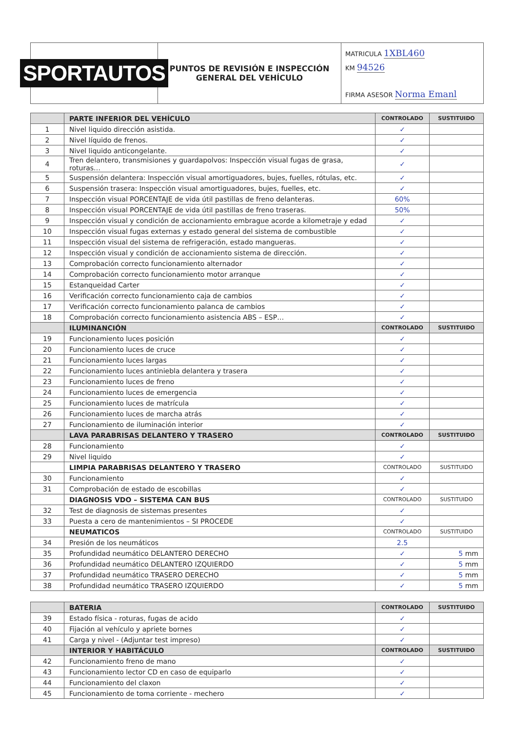SPORTAUTOS
PUNTOS DE REVISIÓN E INSPECCIÓN
GENERAL DEL VEHÍCULO
MATRICULA 1XBL460
KM 94526
FIRMA ASESOR Norma Emanl
| | PARTE INFERIOR DEL VEHÍCULO | CONTROLADO | SUSTITUIDO |
| --- | --- | --- | --- |
| 1 | Nivel liquido dirección asistida. | ✓ | |
| 2 | Nivel líquido de frenos. | ✓ | |
| 3 | Nivel liquido anticongelante. | ✓ | |
| 4 | Tren delantero, transmisiones y guardapolvos: Inspección visual fugas de grasa, roturas… | ✓ | |
| 5 | Suspensión delantera: Inspección visual amortiguadores, bujes, fuelles, rótulas, etc. | ✓ | |
| 6 | Suspensión trasera: Inspección visual amortiguadores, bujes, fuelles, etc. | ✓ | |
| 7 | Inspección visual PORCENTAJE de vida útil pastillas de freno delanteras. | 60% | |
| 8 | Inspección visual PORCENTAJE de vida útil pastillas de freno traseras. | 50% | |
| 9 | Inspección visual y condición de accionamiento embrague acorde a kilometraje y edad | ✓ | |
| 10 | Inspección visual fugas externas y estado general del sistema de combustible | ✓ | |
| 11 | Inspección visual del sistema de refrigeración, estado mangueras. | ✓ | |
| 12 | Inspección visual y condición de accionamiento sistema de dirección. | ✓ | |
| 13 | Comprobación correcto funcionamiento alternador | ✓ | |
| 14 | Comprobación correcto funcionamiento motor arranque | ✓ | |
| 15 | Estanqueidad Carter | ✓ | |
| 16 | Verificación correcto funcionamiento caja de cambios | ✓ | |
| 17 | Verificación correcto funcionamiento palanca de cambios | ✓ | |
| 18 | Comprobación correcto funcionamiento asistencia ABS – ESP… | ✓ | |
| | ILUMINANCIÓN | CONTROLADO | SUSTITUIDO |
| 19 | Funcionamiento luces posición | ✓ | |
| 20 | Funcionamiento luces de cruce | ✓ | |
| 21 | Funcionamiento luces largas | ✓ | |
| 22 | Funcionamiento luces antiniebla delantera y trasera | ✓ | |
| 23 | Funcionamiento luces de freno | ✓ | |
| 24 | Funcionamiento luces de emergencia | ✓ | |
| 25 | Funcionamiento luces de matrícula | ✓ | |
| 26 | Funcionamiento luces de marcha atrás | ✓ | |
| 27 | Funcionamiento de iluminación interior | ✓ | |
| | LAVA PARABRISAS DELANTERO Y TRASERO | CONTROLADO | SUSTITUIDO |
| 28 | Funcionamiento | ✓ | |
| 29 | Nivel liquido | ✓ | |
| | LIMPIA PARABRISAS DELANTERO Y TRASERO | CONTROLADO | SUSTITUIDO |
| 30 | Funcionamiento | ✓ | |
| 31 | Comprobación de estado de escobillas | ✓ | |
| | DIAGNOSIS VDO – SISTEMA CAN BUS | CONTROLADO | SUSTITUIDO |
| 32 | Test de diagnosis de sistemas presentes | ✓ | |
| 33 | Puesta a cero de mantenimientos – SI PROCEDE | ✓ | |
| | NEUMATICOS | CONTROLADO | SUSTITUIDO |
| 34 | Presión de los neumáticos | 2.5 | |
| 35 | Profundidad neumático DELANTERO DERECHO | ✓ | 5 mm |
| 36 | Profundidad neumático DELANTERO IZQUIERDO | ✓ | 5 mm |
| 37 | Profundidad neumático TRASERO DERECHO | ✓ | 5 mm |
| 38 | Profundidad neumático TRASERO IZQUIERDO | ✓ | 5 mm |
| | BATERIA | CONTROLADO | SUSTITUIDO |
| --- | --- | --- | --- |
| 39 | Estado física - roturas, fugas de acido | ✓ | |
| 40 | Fijación al vehículo y apriete bornes | ✓ | |
| 41 | Carga y nivel - (Adjuntar test impreso) | ✓ | |
| | INTERIOR Y HABITÁCULO | CONTROLADO | SUSTITUIDO |
| 42 | Funcionamiento freno de mano | ✓ | |
| 43 | Funcionamiento lector CD en caso de equiparlo | ✓ | |
| 44 | Funcionamiento del claxon | ✓ | |
| 45 | Funcionamiento de toma corriente - mechero | ✓ | |